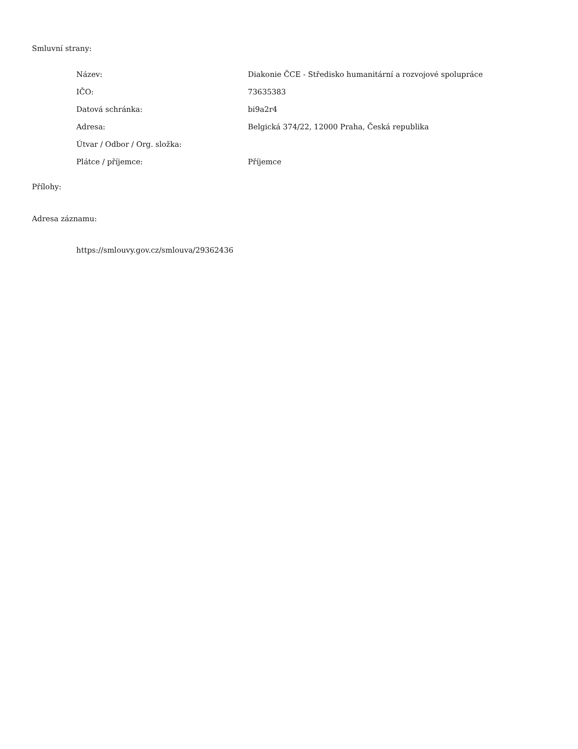Smluvní strany:
| Název: | Diakonie ČCE - Středisko humanitární a rozvojové spolupráce |
| IČO: | 73635383 |
| Datová schránka: | bi9a2r4 |
| Adresa: | Belgická 374/22, 12000 Praha, Česká republika |
| Útvar / Odbor / Org. složka: | |
| Plátce / příjemce: | Příjemce |
Přílohy:
Adresa záznamu:
https://smlouvy.gov.cz/smlouva/29362436